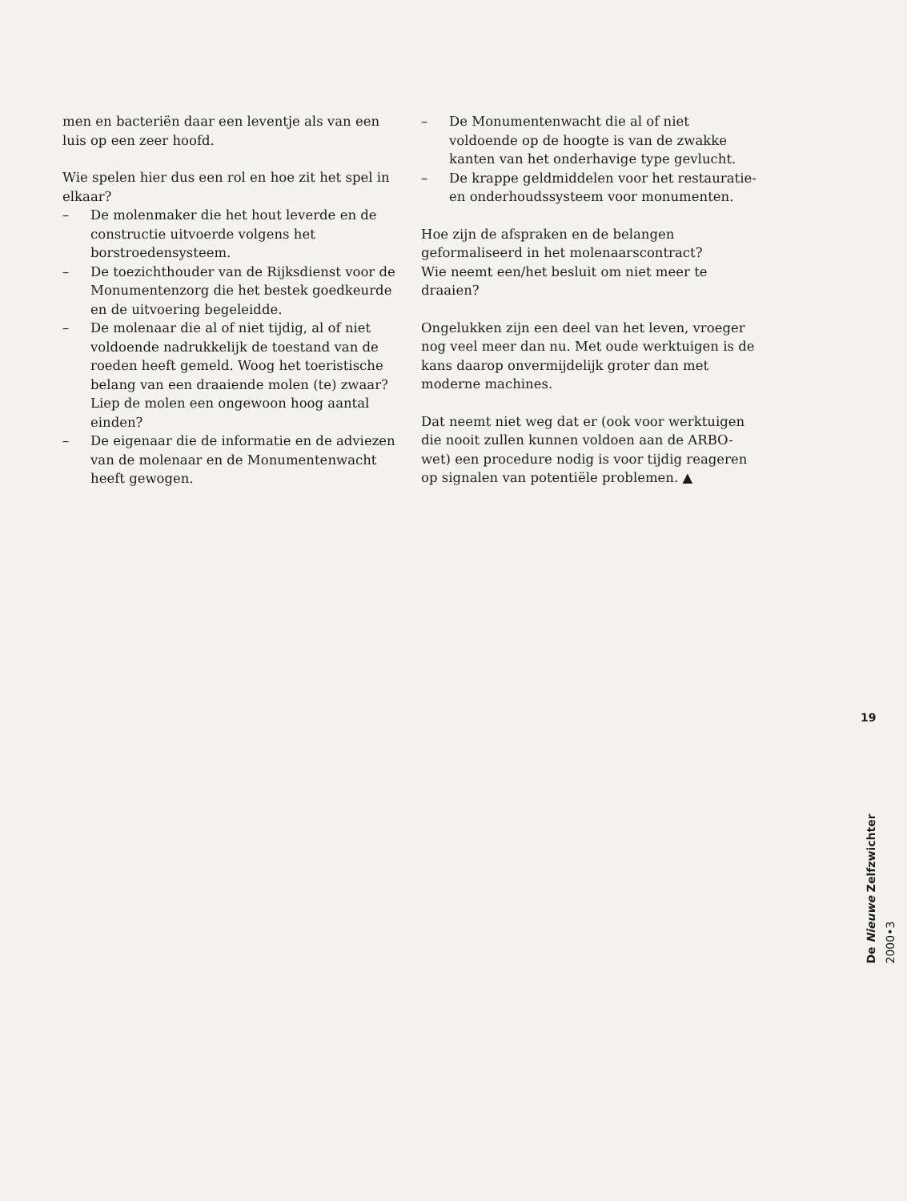men en bacteriën daar een leventje als van een luis op een zeer hoofd.
Wie spelen hier dus een rol en hoe zit het spel in elkaar?
– De molenmaker die het hout leverde en de constructie uitvoerde volgens het borstroedensysteem.
– De toezichthouder van de Rijksdienst voor de Monumentenzorg die het bestek goedkeurde en de uitvoering begeleidde.
– De molenaar die al of niet tijdig, al of niet voldoende nadrukkelijk de toestand van de roeden heeft gemeld. Woog het toeristische belang van een draaiende molen (te) zwaar? Liep de molen een ongewoon hoog aantal einden?
– De eigenaar die de informatie en de adviezen van de molenaar en de Monumentenwacht heeft gewogen.
– De Monumentenwacht die al of niet voldoende op de hoogte is van de zwakke kanten van het onderhavige type gevlucht.
– De krappe geldmiddelen voor het restauratie- en onderhoudssysteem voor monumenten.
Hoe zijn de afspraken en de belangen geformaliseerd in het molenaarscontract?
Wie neemt een/het besluit om niet meer te draaien?
Ongelukken zijn een deel van het leven, vroeger nog veel meer dan nu. Met oude werktuigen is de kans daarop onvermijdelijk groter dan met moderne machines.
Dat neemt niet weg dat er (ook voor werktuigen die nooit zullen kunnen voldoen aan de ARBO-wet) een procedure nodig is voor tijdig reageren op signalen van potentiële problemen. ▲
19
De Nieuwe Zelfzwichter 2000•3